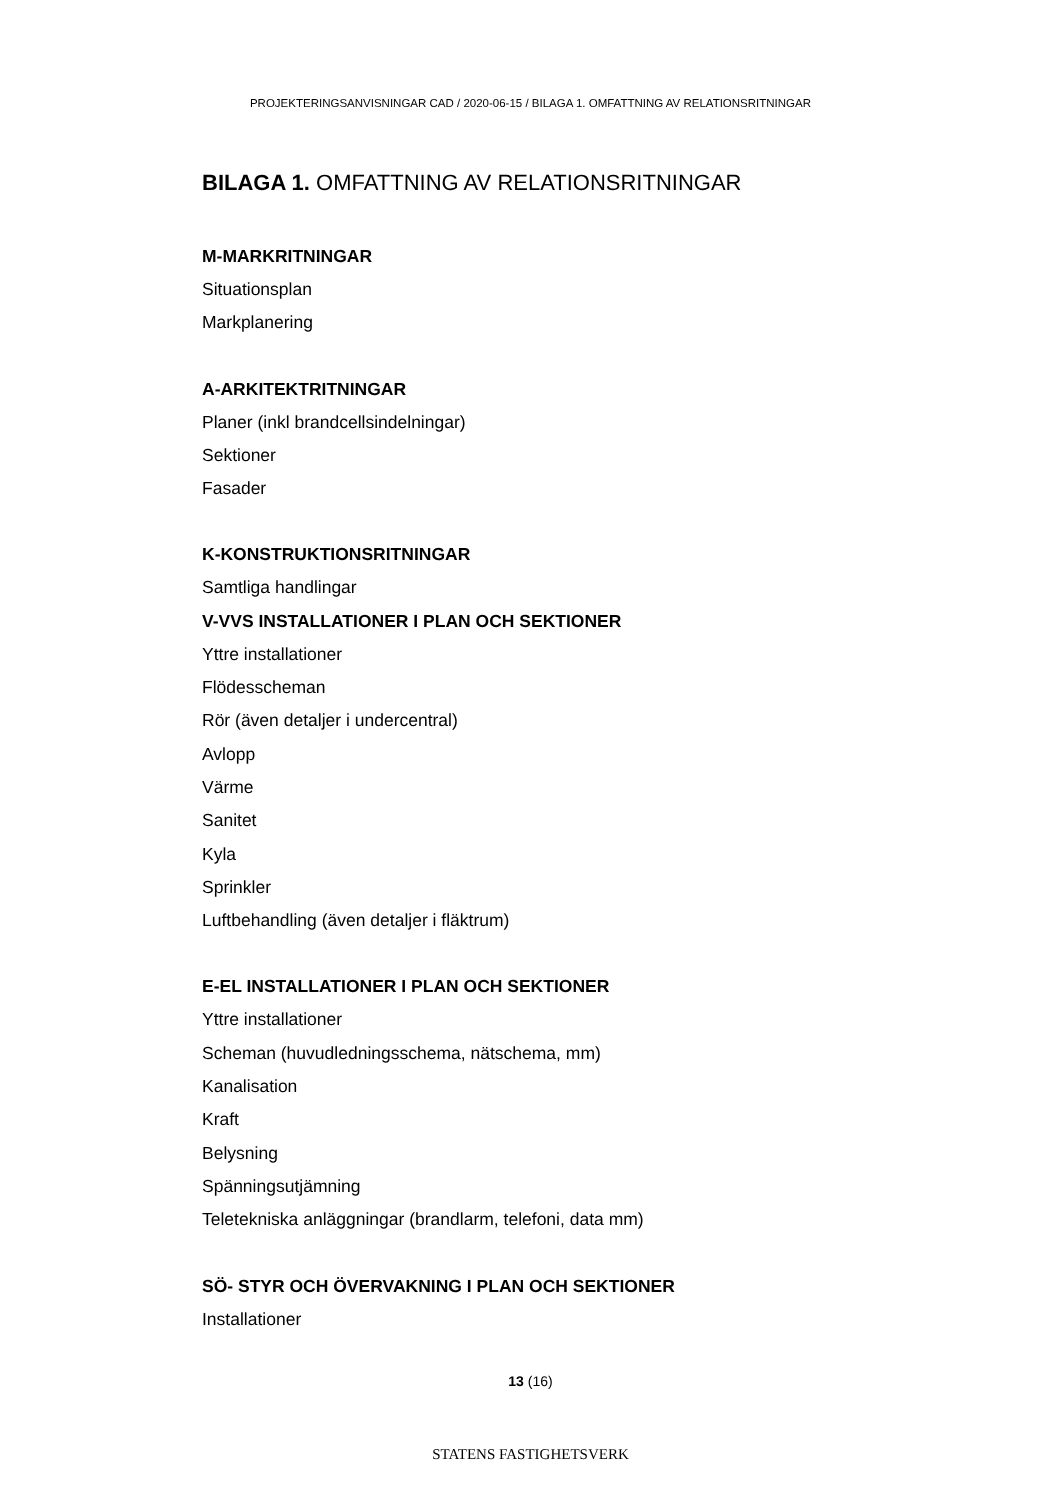PROJEKTERINGSANVISNINGAR CAD / 2020-06-15 / BILAGA 1. OMFATTNING AV RELATIONSRITNINGAR
BILAGA 1. OMFATTNING AV RELATIONSRITNINGAR
M-MARKRITNINGAR
Situationsplan
Markplanering
A-ARKITEKTRITNINGAR
Planer (inkl brandcellsindelningar)
Sektioner
Fasader
K-KONSTRUKTIONSRITNINGAR
Samtliga handlingar
V-VVS INSTALLATIONER I PLAN OCH SEKTIONER
Yttre installationer
Flödesscheman
Rör (även detaljer i undercentral)
Avlopp
Värme
Sanitet
Kyla
Sprinkler
Luftbehandling (även detaljer i fläktrum)
E-EL INSTALLATIONER I PLAN OCH SEKTIONER
Yttre installationer
Scheman (huvudledningsschema, nätschema, mm)
Kanalisation
Kraft
Belysning
Spänningsutjämning
Teletekniska anläggningar (brandlarm, telefoni, data mm)
SÖ- STYR OCH ÖVERVAKNING I PLAN OCH SEKTIONER
Installationer
13 (16)
STATENS FASTIGHETSVERK